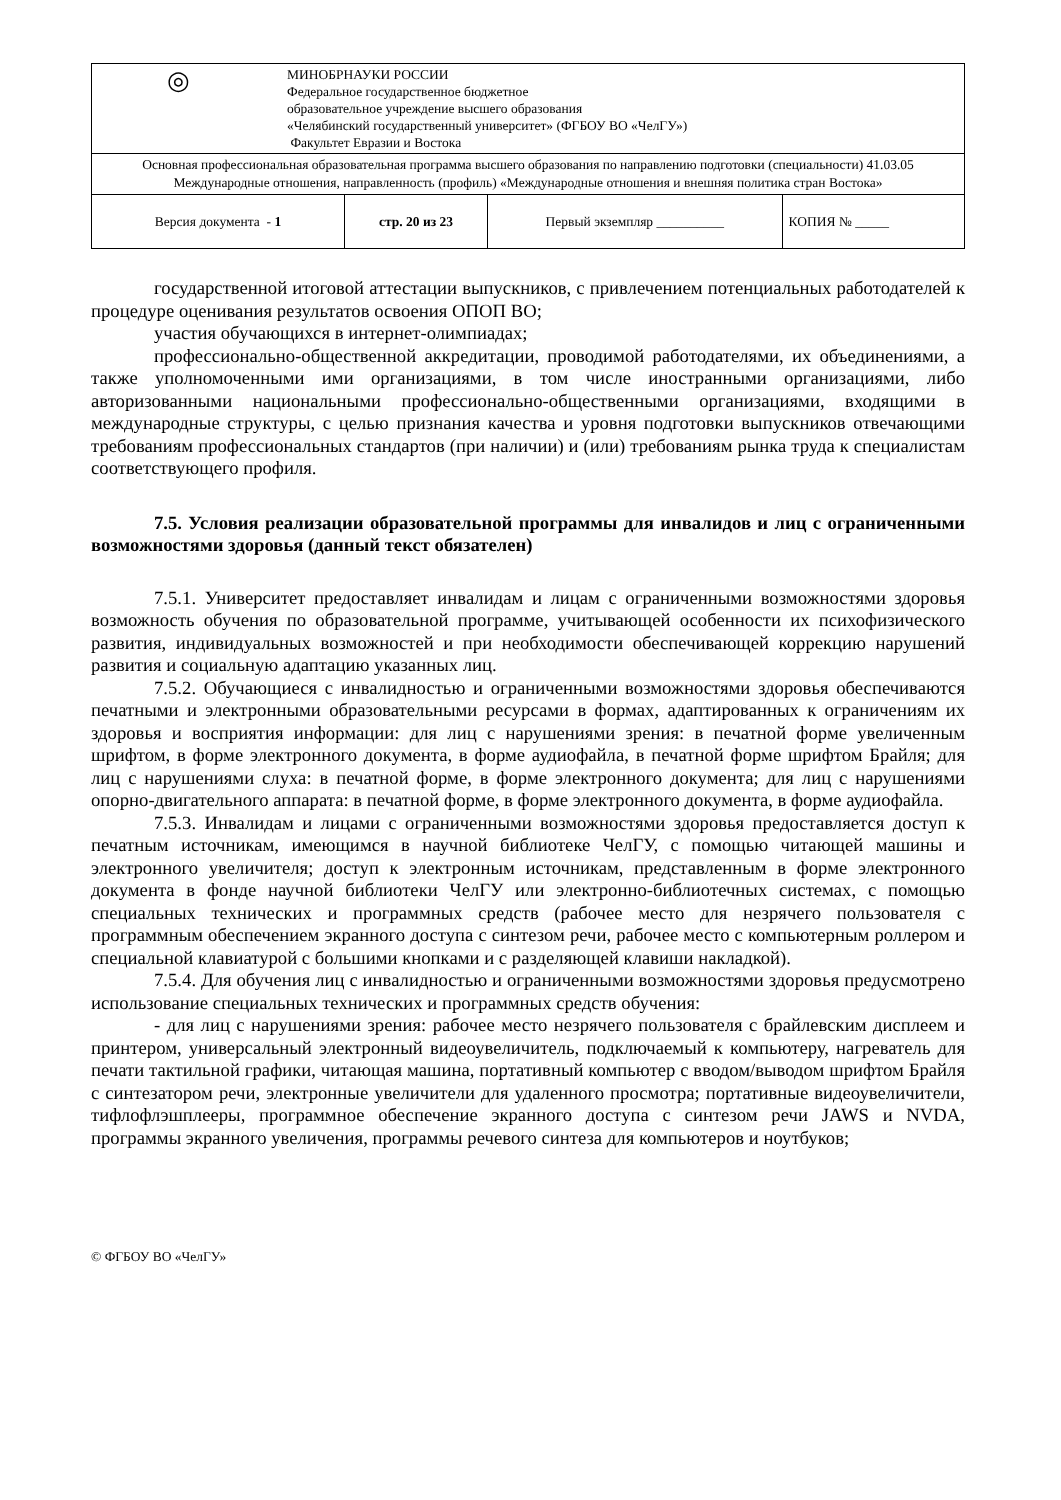| ◎ МИНОБРНАУКИ РОССИИ Федеральное государственное бюджетное образовательное учреждение высшего образования «Челябинский государственный университет» (ФГБОУ ВО «ЧелГУ») Факультет Евразии и Востока | | | |
| Основная профессиональная образовательная программа высшего образования по направлению подготовки (специальности) 41.03.05 Международные отношения, направленность (профиль) «Международные отношения и внешняя политика стран Востока» | | | |
| Версия документа - 1 | стр. 20 из 23 | Первый экземпляр __________ | КОПИЯ № _____ |
государственной итоговой аттестации выпускников, с привлечением потенциальных работодателей к процедуре оценивания результатов освоения ОПОП ВО;
участия обучающихся в интернет-олимпиадах;
профессионально-общественной аккредитации, проводимой работодателями, их объединениями, а также уполномоченными ими организациями, в том числе иностранными организациями, либо авторизованными национальными профессионально-общественными организациями, входящими в международные структуры, с целью признания качества и уровня подготовки выпускников отвечающими требованиям профессиональных стандартов (при наличии) и (или) требованиям рынка труда к специалистам соответствующего профиля.
7.5. Условия реализации образовательной программы для инвалидов и лиц с ограниченными возможностями здоровья (данный текст обязателен)
7.5.1. Университет предоставляет инвалидам и лицам с ограниченными возможностями здоровья возможность обучения по образовательной программе, учитывающей особенности их психофизического развития, индивидуальных возможностей и при необходимости обеспечивающей коррекцию нарушений развития и социальную адаптацию указанных лиц.
7.5.2. Обучающиеся с инвалидностью и ограниченными возможностями здоровья обеспечиваются печатными и электронными образовательными ресурсами в формах, адаптированных к ограничениям их здоровья и восприятия информации: для лиц с нарушениями зрения: в печатной форме увеличенным шрифтом, в форме электронного документа, в форме аудиофайла, в печатной форме шрифтом Брайля; для лиц с нарушениями слуха: в печатной форме, в форме электронного документа; для лиц с нарушениями опорно-двигательного аппарата: в печатной форме, в форме электронного документа, в форме аудиофайла.
7.5.3. Инвалидам и лицами с ограниченными возможностями здоровья предоставляется доступ к печатным источникам, имеющимся в научной библиотеке ЧелГУ, с помощью читающей машины и электронного увеличителя; доступ к электронным источникам, представленным в форме электронного документа в фонде научной библиотеки ЧелГУ или электронно-библиотечных системах, с помощью специальных технических и программных средств (рабочее место для незрячего пользователя с программным обеспечением экранного доступа с синтезом речи, рабочее место с компьютерным роллером и специальной клавиатурой с большими кнопками и с разделяющей клавиши накладкой).
7.5.4. Для обучения лиц с инвалидностью и ограниченными возможностями здоровья предусмотрено использование специальных технических и программных средств обучения:
- для лиц с нарушениями зрения: рабочее место незрячего пользователя с брайлевским дисплеем и принтером, универсальный электронный видеоувеличитель, подключаемый к компьютеру, нагреватель для печати тактильной графики, читающая машина, портативный компьютер с вводом/выводом шрифтом Брайля с синтезатором речи, электронные увеличители для удаленного просмотра; портативные видеоувеличители, тифлофлэшплееры, программное обеспечение экранного доступа с синтезом речи JAWS и NVDA, программы экранного увеличения, программы речевого синтеза для компьютеров и ноутбуков;
© ФГБОУ ВО «ЧелГУ»